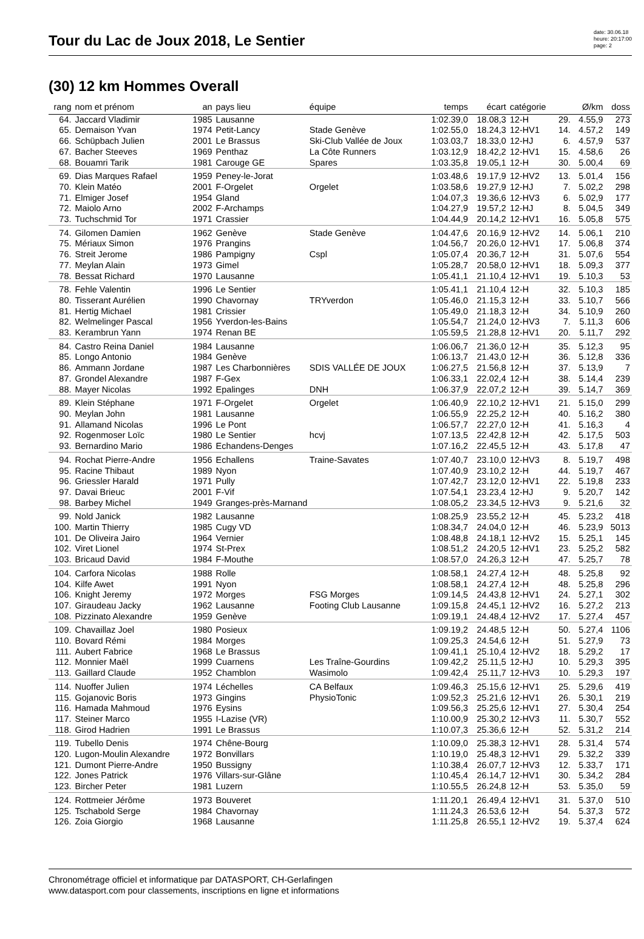Tour du Lac de Joux 2018, Le Sentier
date: 30.06.18
heure: 20:17:00
page: 2
(30) 12 km Hommes Overall
| rang | nom et prénom | an | pays lieu | équipe | temps | écart | catégorie | | Ø/km | doss |
| --- | --- | --- | --- | --- | --- | --- | --- | --- | --- | --- |
| 64. | Jaccard Vladimir | 1985 | Lausanne | | 1:02.39,0 | 18.08,3 | 12-H | 29. | 4.55,9 | 273 |
| 65. | Demaison Yvan | 1974 | Petit-Lancy | Stade Genève | 1:02.55,0 | 18.24,3 | 12-HV1 | 14. | 4.57,2 | 149 |
| 66. | Schüpbach Julien | 2001 | Le Brassus | Ski-Club Vallée de Joux | 1:03.03,7 | 18.33,0 | 12-HJ | 6. | 4.57,9 | 537 |
| 67. | Bacher Steeves | 1969 | Penthaz | La Côte Runners | 1:03.12,9 | 18.42,2 | 12-HV1 | 15. | 4.58,6 | 26 |
| 68. | Bouamri Tarik | 1981 | Carouge GE | Spares | 1:03.35,8 | 19.05,1 | 12-H | 30. | 5.00,4 | 69 |
| 69. | Dias Marques Rafael | 1959 | Peney-le-Jorat | | 1:03.48,6 | 19.17,9 | 12-HV2 | 13. | 5.01,4 | 156 |
| 70. | Klein Matéo | 2001 | F-Orgelet | Orgelet | 1:03.58,6 | 19.27,9 | 12-HJ | 7. | 5.02,2 | 298 |
| 71. | Elmiger Josef | 1954 | Gland | | 1:04.07,3 | 19.36,6 | 12-HV3 | 6. | 5.02,9 | 177 |
| 72. | Maiolo Arno | 2002 | F-Archamps | | 1:04.27,9 | 19.57,2 | 12-HJ | 8. | 5.04,5 | 349 |
| 73. | Tuchschmid Tor | 1971 | Crassier | | 1:04.44,9 | 20.14,2 | 12-HV1 | 16. | 5.05,8 | 575 |
| 74. | Gilomen Damien | 1962 | Genève | Stade Genève | 1:04.47,6 | 20.16,9 | 12-HV2 | 14. | 5.06,1 | 210 |
| 75. | Mériaux Simon | 1976 | Prangins | | 1:04.56,7 | 20.26,0 | 12-HV1 | 17. | 5.06,8 | 374 |
| 76. | Streit Jerome | 1986 | Pampigny | Cspl | 1:05.07,4 | 20.36,7 | 12-H | 31. | 5.07,6 | 554 |
| 77. | Meylan Alain | 1973 | Gimel | | 1:05.28,7 | 20.58,0 | 12-HV1 | 18. | 5.09,3 | 377 |
| 78. | Bessat Richard | 1970 | Lausanne | | 1:05.41,1 | 21.10,4 | 12-HV1 | 19. | 5.10,3 | 53 |
| 78. | Fehle Valentin | 1996 | Le Sentier | | 1:05.41,1 | 21.10,4 | 12-H | 32. | 5.10,3 | 185 |
| 80. | Tisserant Aurélien | 1990 | Chavornay | TRYverdon | 1:05.46,0 | 21.15,3 | 12-H | 33. | 5.10,7 | 566 |
| 81. | Hertig Michael | 1981 | Crissier | | 1:05.49,0 | 21.18,3 | 12-H | 34. | 5.10,9 | 260 |
| 82. | Welmelinger Pascal | 1956 | Yverdon-les-Bains | | 1:05.54,7 | 21.24,0 | 12-HV3 | 7. | 5.11,3 | 606 |
| 83. | Kerambrun Yann | 1974 | Renan BE | | 1:05.59,5 | 21.28,8 | 12-HV1 | 20. | 5.11,7 | 292 |
| 84. | Castro Reina Daniel | 1984 | Lausanne | | 1:06.06,7 | 21.36,0 | 12-H | 35. | 5.12,3 | 95 |
| 85. | Longo Antonio | 1984 | Genève | | 1:06.13,7 | 21.43,0 | 12-H | 36. | 5.12,8 | 336 |
| 86. | Ammann Jordane | 1987 | Les Charbonnières | SDIS VALLÉE DE JOUX | 1:06.27,5 | 21.56,8 | 12-H | 37. | 5.13,9 | 7 |
| 87. | Grondel Alexandre | 1987 | F-Gex | | 1:06.33,1 | 22.02,4 | 12-H | 38. | 5.14,4 | 239 |
| 88. | Mayer Nicolas | 1992 | Epalinges | DNH | 1:06.37,9 | 22.07,2 | 12-H | 39. | 5.14,7 | 369 |
| 89. | Klein Stéphane | 1971 | F-Orgelet | Orgelet | 1:06.40,9 | 22.10,2 | 12-HV1 | 21. | 5.15,0 | 299 |
| 90. | Meylan John | 1981 | Lausanne | | 1:06.55,9 | 22.25,2 | 12-H | 40. | 5.16,2 | 380 |
| 91. | Allamand Nicolas | 1996 | Le Pont | | 1:06.57,7 | 22.27,0 | 12-H | 41. | 5.16,3 | 4 |
| 92. | Rogenmoser Loïc | 1980 | Le Sentier | hcvj | 1:07.13,5 | 22.42,8 | 12-H | 42. | 5.17,5 | 503 |
| 93. | Bernardino Mario | 1986 | Echandens-Denges | | 1:07.16,2 | 22.45,5 | 12-H | 43. | 5.17,8 | 47 |
| 94. | Rochat Pierre-Andre | 1956 | Echallens | Traine-Savates | 1:07.40,7 | 23.10,0 | 12-HV3 | 8. | 5.19,7 | 498 |
| 95. | Racine Thibaut | 1989 | Nyon | | 1:07.40,9 | 23.10,2 | 12-H | 44. | 5.19,7 | 467 |
| 96. | Griessler Harald | 1971 | Pully | | 1:07.42,7 | 23.12,0 | 12-HV1 | 22. | 5.19,8 | 233 |
| 97. | Davai Brieuc | 2001 | F-Vif | | 1:07.54,1 | 23.23,4 | 12-HJ | 9. | 5.20,7 | 142 |
| 98. | Barbey Michel | 1949 | Granges-près-Marnand | | 1:08.05,2 | 23.34,5 | 12-HV3 | 9. | 5.21,6 | 32 |
| 99. | Nold Janick | 1982 | Lausanne | | 1:08.25,9 | 23.55,2 | 12-H | 45. | 5.23,2 | 418 |
| 100. | Martin Thierry | 1985 | Cugy VD | | 1:08.34,7 | 24.04,0 | 12-H | 46. | 5.23,9 | 5013 |
| 101. | De Oliveira Jairo | 1964 | Vernier | | 1:08.48,8 | 24.18,1 | 12-HV2 | 15. | 5.25,1 | 145 |
| 102. | Viret Lionel | 1974 | St-Prex | | 1:08.51,2 | 24.20,5 | 12-HV1 | 23. | 5.25,2 | 582 |
| 103. | Bricaud David | 1984 | F-Mouthe | | 1:08.57,0 | 24.26,3 | 12-H | 47. | 5.25,7 | 78 |
| 104. | Carfora Nicolas | 1988 | Rolle | | 1:08.58,1 | 24.27,4 | 12-H | 48. | 5.25,8 | 92 |
| 104. | Kilfe Awet | 1991 | Nyon | | 1:08.58,1 | 24.27,4 | 12-H | 48. | 5.25,8 | 296 |
| 106. | Knight Jeremy | 1972 | Morges | FSG Morges | 1:09.14,5 | 24.43,8 | 12-HV1 | 24. | 5.27,1 | 302 |
| 107. | Giraudeau Jacky | 1962 | Lausanne | Footing Club Lausanne | 1:09.15,8 | 24.45,1 | 12-HV2 | 16. | 5.27,2 | 213 |
| 108. | Pizzinato Alexandre | 1959 | Genève | | 1:09.19,1 | 24.48,4 | 12-HV2 | 17. | 5.27,4 | 457 |
| 109. | Chavaillaz Joel | 1980 | Posieux | | 1:09.19,2 | 24.48,5 | 12-H | 50. | 5.27,4 | 1106 |
| 110. | Bovard Rémi | 1984 | Morges | | 1:09.25,3 | 24.54,6 | 12-H | 51. | 5.27,9 | 73 |
| 111. | Aubert Fabrice | 1968 | Le Brassus | | 1:09.41,1 | 25.10,4 | 12-HV2 | 18. | 5.29,2 | 17 |
| 112. | Monnier Maël | 1999 | Cuarnens | Les Traîne-Gourdins | 1:09.42,2 | 25.11,5 | 12-HJ | 10. | 5.29,3 | 395 |
| 113. | Gaillard Claude | 1952 | Chamblon | Wasimolo | 1:09.42,4 | 25.11,7 | 12-HV3 | 10. | 5.29,3 | 197 |
| 114. | Nuoffer Julien | 1974 | Léchelles | CA Belfaux | 1:09.46,3 | 25.15,6 | 12-HV1 | 25. | 5.29,6 | 419 |
| 115. | Gojanovic Boris | 1973 | Gingins | PhysioTonic | 1:09.52,3 | 25.21,6 | 12-HV1 | 26. | 5.30,1 | 219 |
| 116. | Hamada Mahmoud | 1976 | Eysins | | 1:09.56,3 | 25.25,6 | 12-HV1 | 27. | 5.30,4 | 254 |
| 117. | Steiner Marco | 1955 | I-Lazise (VR) | | 1:10.00,9 | 25.30,2 | 12-HV3 | 11. | 5.30,7 | 552 |
| 118. | Girod Hadrien | 1991 | Le Brassus | | 1:10.07,3 | 25.36,6 | 12-H | 52. | 5.31,2 | 214 |
| 119. | Tubello Denis | 1974 | Chêne-Bourg | | 1:10.09,0 | 25.38,3 | 12-HV1 | 28. | 5.31,4 | 574 |
| 120. | Lugon-Moulin Alexandre | 1972 | Bonvillars | | 1:10.19,0 | 25.48,3 | 12-HV1 | 29. | 5.32,2 | 339 |
| 121. | Dumont Pierre-Andre | 1950 | Bussigny | | 1:10.38,4 | 26.07,7 | 12-HV3 | 12. | 5.33,7 | 171 |
| 122. | Jones Patrick | 1976 | Villars-sur-Glâne | | 1:10.45,4 | 26.14,7 | 12-HV1 | 30. | 5.34,2 | 284 |
| 123. | Bircher Peter | 1981 | Luzern | | 1:10.55,5 | 26.24,8 | 12-H | 53. | 5.35,0 | 59 |
| 124. | Rottmeier Jérôme | 1973 | Bouveret | | 1:11.20,1 | 26.49,4 | 12-HV1 | 31. | 5.37,0 | 510 |
| 125. | Tschabold Serge | 1984 | Chavornay | | 1:11.24,3 | 26.53,6 | 12-H | 54. | 5.37,3 | 572 |
| 126. | Zoia Giorgio | 1968 | Lausanne | | 1:11.25,8 | 26.55,1 | 12-HV2 | 19. | 5.37,4 | 624 |
Chronométrage officiel et informatique par DATASPORT, CH-Gerlafingen
www.datasport.com pour classements, inscriptions en ligne et informations